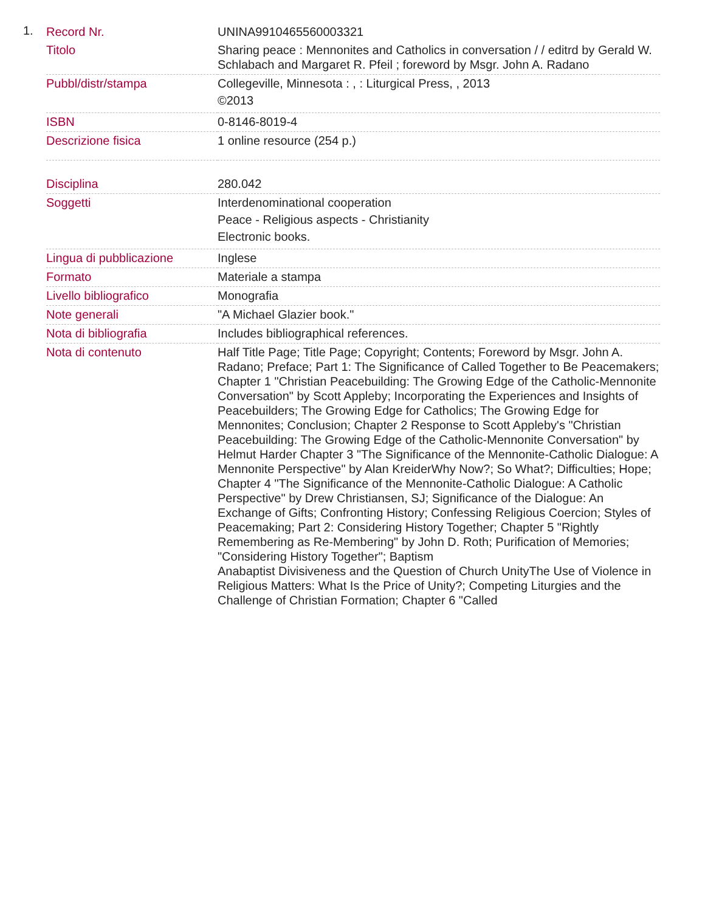1.
| Record Nr. | UNINA9910465560003321 |
| Titolo | Sharing peace : Mennonites and Catholics in conversation / / editrd by Gerald W. Schlabach and Margaret R. Pfeil ; foreword by Msgr. John A. Radano |
| Pubbl/distr/stampa | Collegeville, Minnesota : , : Liturgical Press, , 2013 ©2013 |
| ISBN | 0-8146-8019-4 |
| Descrizione fisica | 1 online resource (254 p.) |
| Disciplina | 280.042 |
| Soggetti | Interdenominational cooperation Peace - Religious aspects - Christianity Electronic books. |
| Lingua di pubblicazione | Inglese |
| Formato | Materiale a stampa |
| Livello bibliografico | Monografia |
| Note generali | "A Michael Glazier book." |
| Nota di bibliografia | Includes bibliographical references. |
| Nota di contenuto | Half Title Page; Title Page; Copyright; Contents; Foreword by Msgr. John A. Radano; Preface; Part 1: The Significance of Called Together to Be Peacemakers; Chapter 1 "Christian Peacebuilding: The Growing Edge of the Catholic-Mennonite Conversation" by Scott Appleby; Incorporating the Experiences and Insights of Peacebuilders; The Growing Edge for Catholics; The Growing Edge for Mennonites; Conclusion; Chapter 2 Response to Scott Appleby's "Christian Peacebuilding: The Growing Edge of the Catholic-Mennonite Conversation" by Helmut Harder Chapter 3 "The Significance of the Mennonite-Catholic Dialogue: A Mennonite Perspective" by Alan KreiderWhy Now?; So What?; Difficulties; Hope; Chapter 4 "The Significance of the Mennonite-Catholic Dialogue: A Catholic Perspective" by Drew Christiansen, SJ; Significance of the Dialogue: An Exchange of Gifts; Confronting History; Confessing Religious Coercion; Styles of Peacemaking; Part 2: Considering History Together; Chapter 5 "Rightly Remembering as Re-Membering" by John D. Roth; Purification of Memories; "Considering History Together"; Baptism Anabaptist Divisiveness and the Question of Church UnityThe Use of Violence in Religious Matters: What Is the Price of Unity?; Competing Liturgies and the Challenge of Christian Formation; Chapter 6 "Called |